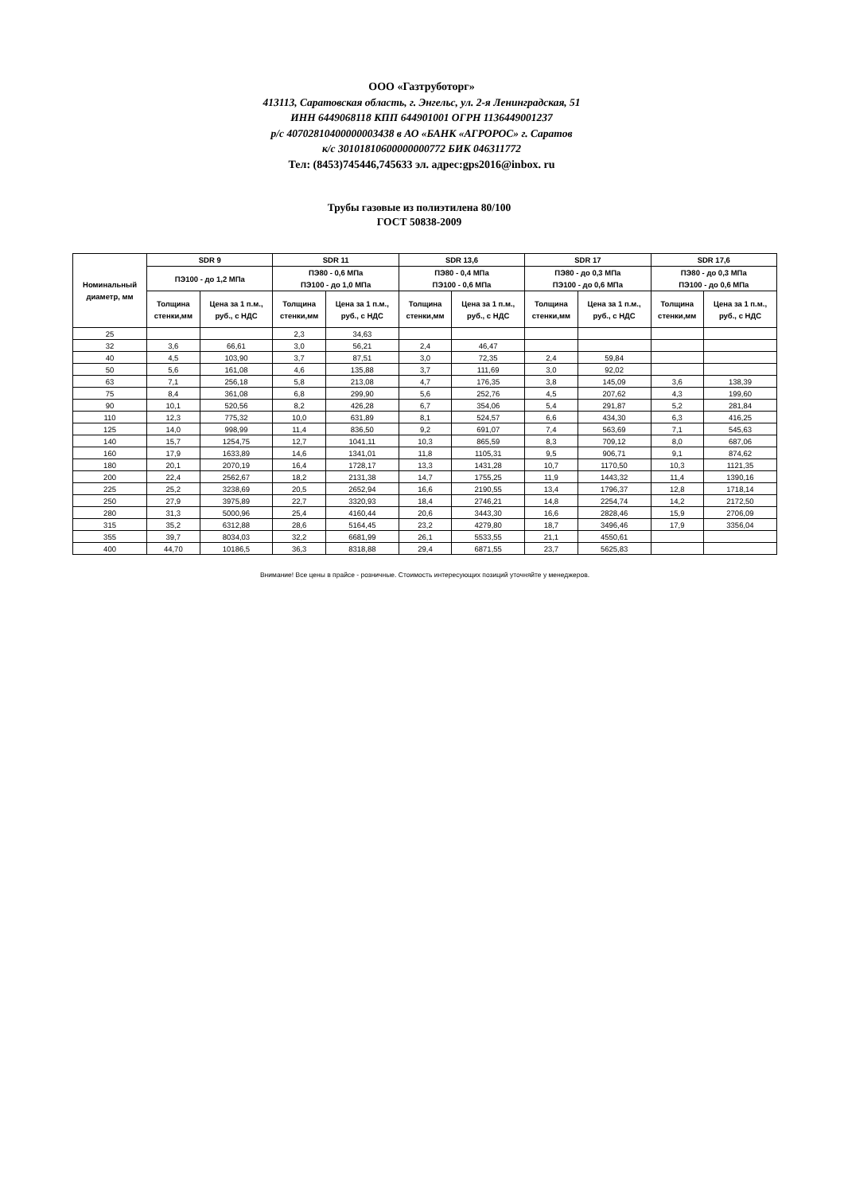ООО «Газтруботорг»
413113, Саратовская область, г. Энгельс, ул. 2-я Ленинградская, 51
ИНН 6449068118 КПП 644901001 ОГРН 1136449001237
р/с 40702810400000003438 в АО «БАНК «АГРОРОС» г. Саратов
к/с 30101810600000000772 БИК 046311772
Тел: (8453)745446,745633 эл. адрес:gps2016@inbox. ru
Трубы газовые из полиэтилена 80/100
ГОСТ 50838-2009
| Номинальный диаметр, мм | SDR 9 | | SDR 11 | | SDR 13,6 | | SDR 17 | | SDR 17,6 | |
| --- | --- | --- | --- | --- | --- | --- | --- | --- | --- | --- |
| | ПЭ100 - до 1,2 МПа | | ПЭ80 - 0,6 МПа ПЭ100 - до 1,0 МПа | | ПЭ80 - 0,4 МПа ПЭ100 - 0,6 МПа | | ПЭ80 - до 0,3 МПа ПЭ100 - до 0,6 МПа | | ПЭ80 - до 0,3 МПа ПЭ100 - до 0,6 МПа | |
| | Толщина стенки,мм | Цена за 1 п.м., руб., с НДС | Толщина стенки,мм | Цена за 1 п.м., руб., с НДС | Толщина стенки,мм | Цена за 1 п.м., руб., с НДС | Толщина стенки,мм | Цена за 1 п.м., руб., с НДС | Толщина стенки,мм | Цена за 1 п.м., руб., с НДС |
| 25 | | | 2,3 | 34,63 | | | | | | |
| 32 | 3,6 | 66,61 | 3,0 | 56,21 | 2,4 | 46,47 | | | | |
| 40 | 4,5 | 103,90 | 3,7 | 87,51 | 3,0 | 72,35 | 2,4 | 59,84 | | |
| 50 | 5,6 | 161,08 | 4,6 | 135,88 | 3,7 | 111,69 | 3,0 | 92,02 | | |
| 63 | 7,1 | 256,18 | 5,8 | 213,08 | 4,7 | 176,35 | 3,8 | 145,09 | 3,6 | 138,39 |
| 75 | 8,4 | 361,08 | 6,8 | 299,90 | 5,6 | 252,76 | 4,5 | 207,62 | 4,3 | 199,60 |
| 90 | 10,1 | 520,56 | 8,2 | 426,28 | 6,7 | 354,06 | 5,4 | 291,87 | 5,2 | 281,84 |
| 110 | 12,3 | 775,32 | 10,0 | 631,89 | 8,1 | 524,57 | 6,6 | 434,30 | 6,3 | 416,25 |
| 125 | 14,0 | 998,99 | 11,4 | 836,50 | 9,2 | 691,07 | 7,4 | 563,69 | 7,1 | 545,63 |
| 140 | 15,7 | 1254,75 | 12,7 | 1041,11 | 10,3 | 865,59 | 8,3 | 709,12 | 8,0 | 687,06 |
| 160 | 17,9 | 1633,89 | 14,6 | 1341,01 | 11,8 | 1105,31 | 9,5 | 906,71 | 9,1 | 874,62 |
| 180 | 20,1 | 2070,19 | 16,4 | 1728,17 | 13,3 | 1431,28 | 10,7 | 1170,50 | 10,3 | 1121,35 |
| 200 | 22,4 | 2562,67 | 18,2 | 2131,38 | 14,7 | 1755,25 | 11,9 | 1443,32 | 11,4 | 1390,16 |
| 225 | 25,2 | 3238,69 | 20,5 | 2652,94 | 16,6 | 2190,55 | 13,4 | 1796,37 | 12,8 | 1718,14 |
| 250 | 27,9 | 3975,89 | 22,7 | 3320,93 | 18,4 | 2746,21 | 14,8 | 2254,74 | 14,2 | 2172,50 |
| 280 | 31,3 | 5000,96 | 25,4 | 4160,44 | 20,6 | 3443,30 | 16,6 | 2828,46 | 15,9 | 2706,09 |
| 315 | 35,2 | 6312,88 | 28,6 | 5164,45 | 23,2 | 4279,80 | 18,7 | 3496,46 | 17,9 | 3356,04 |
| 355 | 39,7 | 8034,03 | 32,2 | 6681,99 | 26,1 | 5533,55 | 21,1 | 4550,61 | | |
| 400 | 44,70 | 10186,5 | 36,3 | 8318,88 | 29,4 | 6871,55 | 23,7 | 5625,83 | | |
Внимание! Все цены в прайсе - розничные. Стоимость интересующих позиций уточняйте у менеджеров.